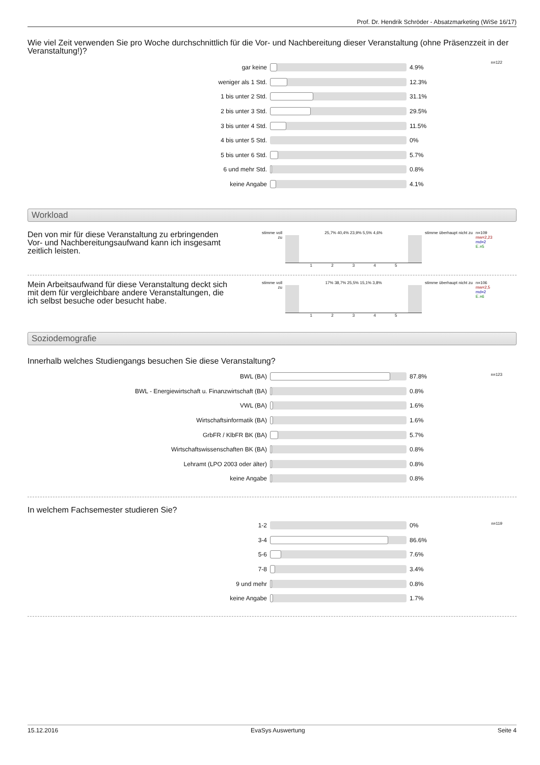Prof. Dr. Hendrik Schröder - Absatzmarketing (WiSe 16/17)
Wie viel Zeit verwenden Sie pro Woche durchschnittlich für die Vor- und Nachbereitung dieser Veranstaltung (ohne Präsenzzeit in der Veranstaltung!)?
n=122
| gar keine | | 4.9% |
| weniger als 1 Std. | | 12.3% |
| 1 bis unter 2 Std. | | 31.1% |
| 2 bis unter 3 Std. | | 29.5% |
| 3 bis unter 4 Std. | | 11.5% |
| 4 bis unter 5 Std. | | 0% |
| 5 bis unter 6 Std. | | 5.7% |
| 6 und mehr Std. | | 0.8% |
| keine Angabe | | 4.1% |
Workload
Den von mir für diese Veranstaltung zu erbringenden Vor- und Nachbereitungsaufwand kann ich insgesamt zeitlich leisten.
stimme voll zu
25,7% 40,4% 23,9% 5,5% 4,6%
1 2 3 4 5
stimme überhaupt nicht zu
n=109
mw=2,23
md=2
E.=5
Mein Arbeitsaufwand für diese Veranstaltung deckt sich mit dem für vergleichbare andere Veranstaltungen, die ich selbst besuche oder besucht habe.
stimme voll zu
17% 38,7% 25,5% 15,1% 3,8%
1 2 3 4 5
stimme überhaupt nicht zu
n=106
mw=2,5
md=2
E.=6
Soziodemografie
Innerhalb welches Studiengangs besuchen Sie diese Veranstaltung?
n=123
| BWL (BA) | | 87.8% |
| BWL - Energiewirtschaft u. Finanzwirtschaft (BA) | | 0.8% |
| VWL (BA) | | 1.6% |
| Wirtschaftsinformatik (BA) | | 1.6% |
| GrbFR / KlbFR BK (BA) | | 5.7% |
| Wirtschaftswissenschaften BK (BA) | | 0.8% |
| Lehramt (LPO 2003 oder älter) | | 0.8% |
| keine Angabe | | 0.8% |
In welchem Fachsemester studieren Sie?
n=119
| 1-2 | | 0% |
| 3-4 | | 86.6% |
| 5-6 | | 7.6% |
| 7-8 | | 3.4% |
| 9 und mehr | | 0.8% |
| keine Angabe | | 1.7% |
15.12.2016 EvaSys Auswertung Seite 4